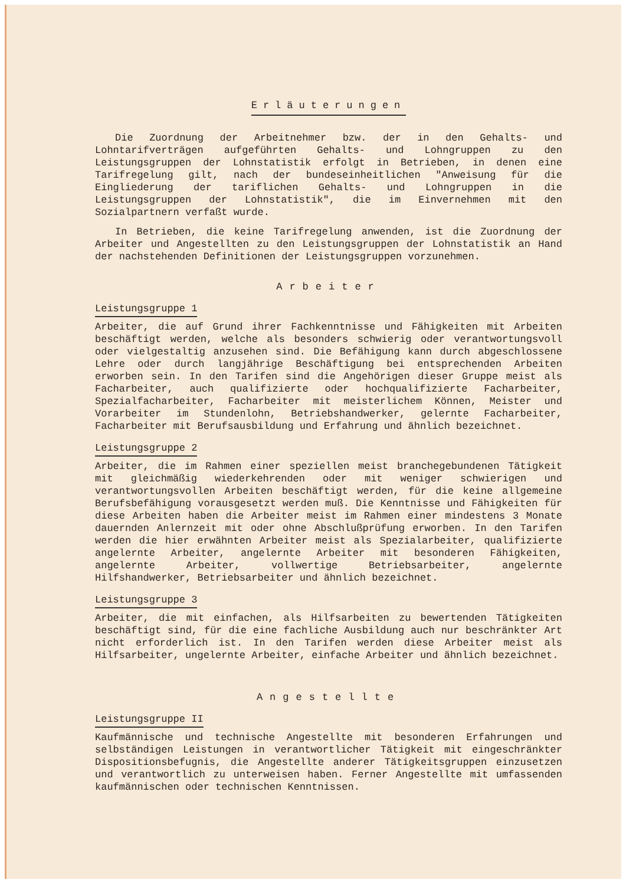Erläuterungen
Die Zuordnung der Arbeitnehmer bzw. der in den Gehalts- und Lohntarifverträgen aufgeführten Gehalts- und Lohngruppen zu den Leistungsgruppen der Lohnstatistik erfolgt in Betrieben, in denen eine Tarifregelung gilt, nach der bundeseinheitlichen "Anweisung für die Eingliederung der tariflichen Gehalts- und Lohngruppen in die Leistungsgruppen der Lohnstatistik", die im Einvernehmen mit den Sozialpartnern verfaßt wurde.
In Betrieben, die keine Tarifregelung anwenden, ist die Zuordnung der Arbeiter und Angestellten zu den Leistungsgruppen der Lohnstatistik an Hand der nachstehenden Definitionen der Leistungsgruppen vorzunehmen.
Arbeiter
Leistungsgruppe 1
Arbeiter, die auf Grund ihrer Fachkenntnisse und Fähigkeiten mit Arbeiten beschäftigt werden, welche als besonders schwierig oder verantwortungsvoll oder vielgestaltig anzusehen sind. Die Befähigung kann durch abgeschlossene Lehre oder durch langjährige Beschäftigung bei entsprechenden Arbeiten erworben sein. In den Tarifen sind die Angehörigen dieser Gruppe meist als Facharbeiter, auch qualifizierte oder hochqualifizierte Facharbeiter, Spezialfacharbeiter, Facharbeiter mit meisterlichem Können, Meister und Vorarbeiter im Stundenlohn, Betriebshandwerker, gelernte Facharbeiter, Facharbeiter mit Berufsausbildung und Erfahrung und ähnlich bezeichnet.
Leistungsgruppe 2
Arbeiter, die im Rahmen einer speziellen meist branchegebundenen Tätigkeit mit gleichmäßig wiederkehrenden oder mit weniger schwierigen und verantwortungsvollen Arbeiten beschäftigt werden, für die keine allgemeine Berufsbefähigung vorausgesetzt werden muß. Die Kenntnisse und Fähigkeiten für diese Arbeiten haben die Arbeiter meist im Rahmen einer mindestens 3 Monate dauernden Anlernzeit mit oder ohne Abschlußprüfung erworben. In den Tarifen werden die hier erwähnten Arbeiter meist als Spezialarbeiter, qualifizierte angelernte Arbeiter, angelernte Arbeiter mit besonderen Fähigkeiten, angelernte Arbeiter, vollwertige Betriebsarbeiter, angelernte Hilfshandwerker, Betriebsarbeiter und ähnlich bezeichnet.
Leistungsgruppe 3
Arbeiter, die mit einfachen, als Hilfsarbeiten zu bewertenden Tätigkeiten beschäftigt sind, für die eine fachliche Ausbildung auch nur beschränkter Art nicht erforderlich ist. In den Tarifen werden diese Arbeiter meist als Hilfsarbeiter, ungelernte Arbeiter, einfache Arbeiter und ähnlich bezeichnet.
Angestellte
Leistungsgruppe II
Kaufmännische und technische Angestellte mit besonderen Erfahrungen und selbständigen Leistungen in verantwortlicher Tätigkeit mit eingeschränkter Dispositionsbefugnis, die Angestellte anderer Tätigkeitsgruppen einzusetzen und verantwortlich zu unterweisen haben. Ferner Angestellte mit umfassenden kaufmännischen oder technischen Kenntnissen.